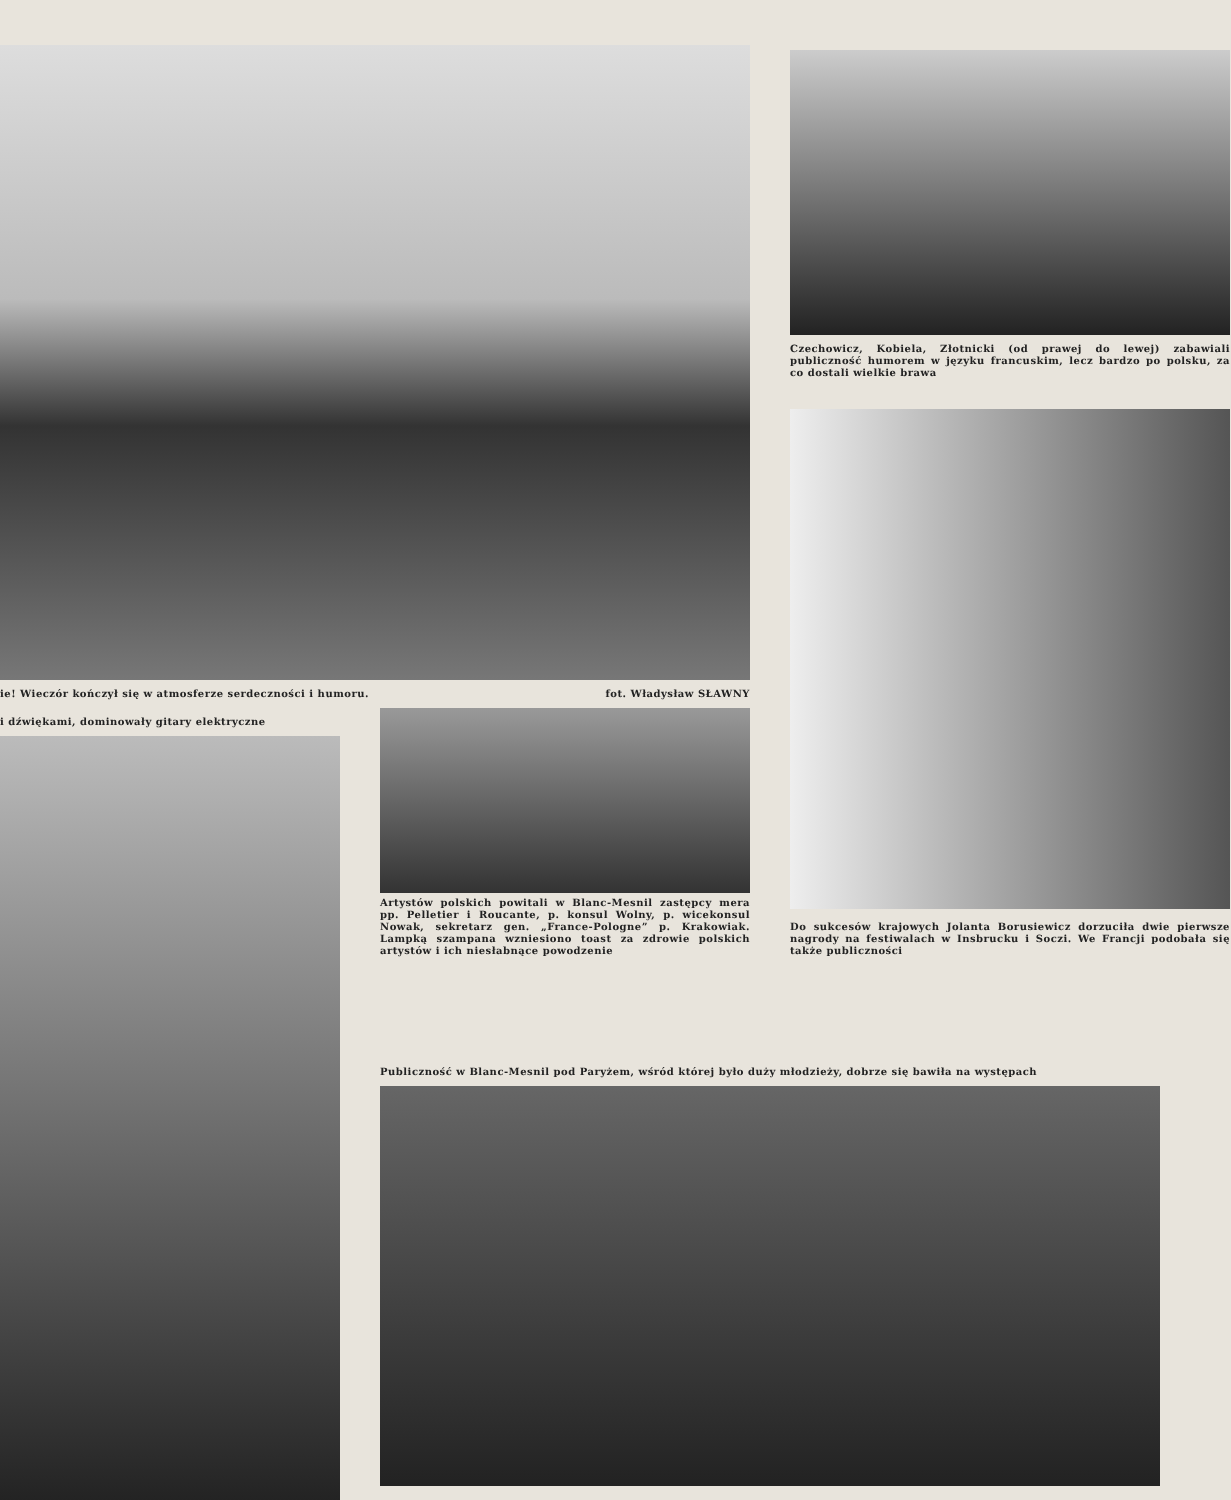ie! Wieczór kończył się w atmosferze serdeczności i humoru. fot. Władysław SŁAWNY
i dźwiękami, dominowały gitary elektryczne
Artystów polskich powitali w Blanc-Mesnil zastępcy mera pp. Pelletier i Roucante, p. konsul Wolny, p. wicekonsul Nowak, sekretarz gen. „France-Pologne” p. Krakowiak. Lampką szampana wzniesiono toast za zdrowie polskich artystów i ich niesłabnące powodzenie
Czechowicz, Kobiela, Złotnicki (od prawej do lewej) zabawiali publiczność humorem w języku francuskim, lecz bardzo po polsku, za co dostali wielkie brawa
Do sukcesów krajowych Jolanta Borusiewicz dorzuciła dwie pierwsze nagrody na festiwalach w Insbrucku i Soczi. We Francji podobała się także publiczności
Publiczność w Blanc-Mesnil pod Paryżem, wśród której było duży młodzieży, dobrze się bawiła na występach